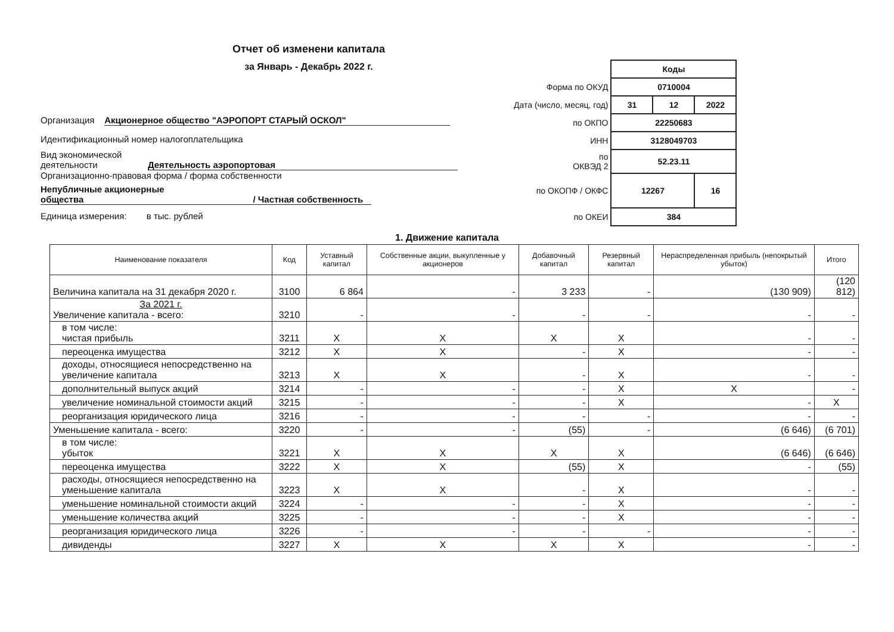Отчет об изменени капитала
за Январь - Декабрь 2022 г.
Организация Акционерное общество "АЭРОПОРТ СТАРЫЙ ОСКОЛ"
Идентификационный номер налогоплательщика
Вид экономической
деятельности Деятельность аэропортовая
Организационно-правовая форма / форма собственности
Непубличные акционерные
общества / Частная собственность
Единица измерения: в тыс. рублей
| | Коды | | |
| Форма по ОКУД | 0710004 | | |
| Дата (число, месяц, год) | 31 | 12 | 2022 |
| по ОКПО | 22250683 | | |
| ИНН | 3128049703 | | |
| по ОКВЭД 2 | 52.23.11 | | |
| по ОКОПФ / ОКФС | 12267 | | 16 |
| по ОКЕИ | 384 | | |
1. Движение капитала
| Наименование показателя | Код | Уставный капитал | Собственные акции, выкупленные у акционеров | Добавочный капитал | Резервный капитал | Нераспределенная прибыль (непокрытый убыток) | Итого |
| --- | --- | --- | --- | --- | --- | --- | --- |
| Величина капитала на 31 декабря 2020 г. | 3100 | 6 864 | - | 3 233 | - | (130 909) | (120 812) |
| За 2021 г. Увеличение капитала - всего: | 3210 | - | - | - | - | - | - |
| в том числе: чистая прибыль | 3211 | X | X | X | X | - | - |
| переоценка имущества | 3212 | X | X | - | X | - | - |
| доходы, относящиеся непосредственно на увеличение капитала | 3213 | X | X | - | X | - | - |
| дополнительный выпуск акций | 3214 | - | - | - | X | X | - |
| увеличение номинальной стоимости акций | 3215 | - | - | - | X | - | X |
| реорганизация юридического лица | 3216 | - | - | - | - | - | - |
| Уменьшение капитала - всего: | 3220 | - | - | (55) | - | (6 646) | (6 701) |
| в том числе: убыток | 3221 | X | X | X | X | (6 646) | (6 646) |
| переоценка имущества | 3222 | X | X | (55) | X | - | (55) |
| расходы, относящиеся непосредственно на уменьшение капитала | 3223 | X | X | - | X | - | - |
| уменьшение номинальной стоимости акций | 3224 | - | - | - | X | - | - |
| уменьшение количества акций | 3225 | - | - | - | X | - | - |
| реорганизация юридического лица | 3226 | - | - | - | - | - | - |
| дивиденды | 3227 | X | X | X | X | - | - |